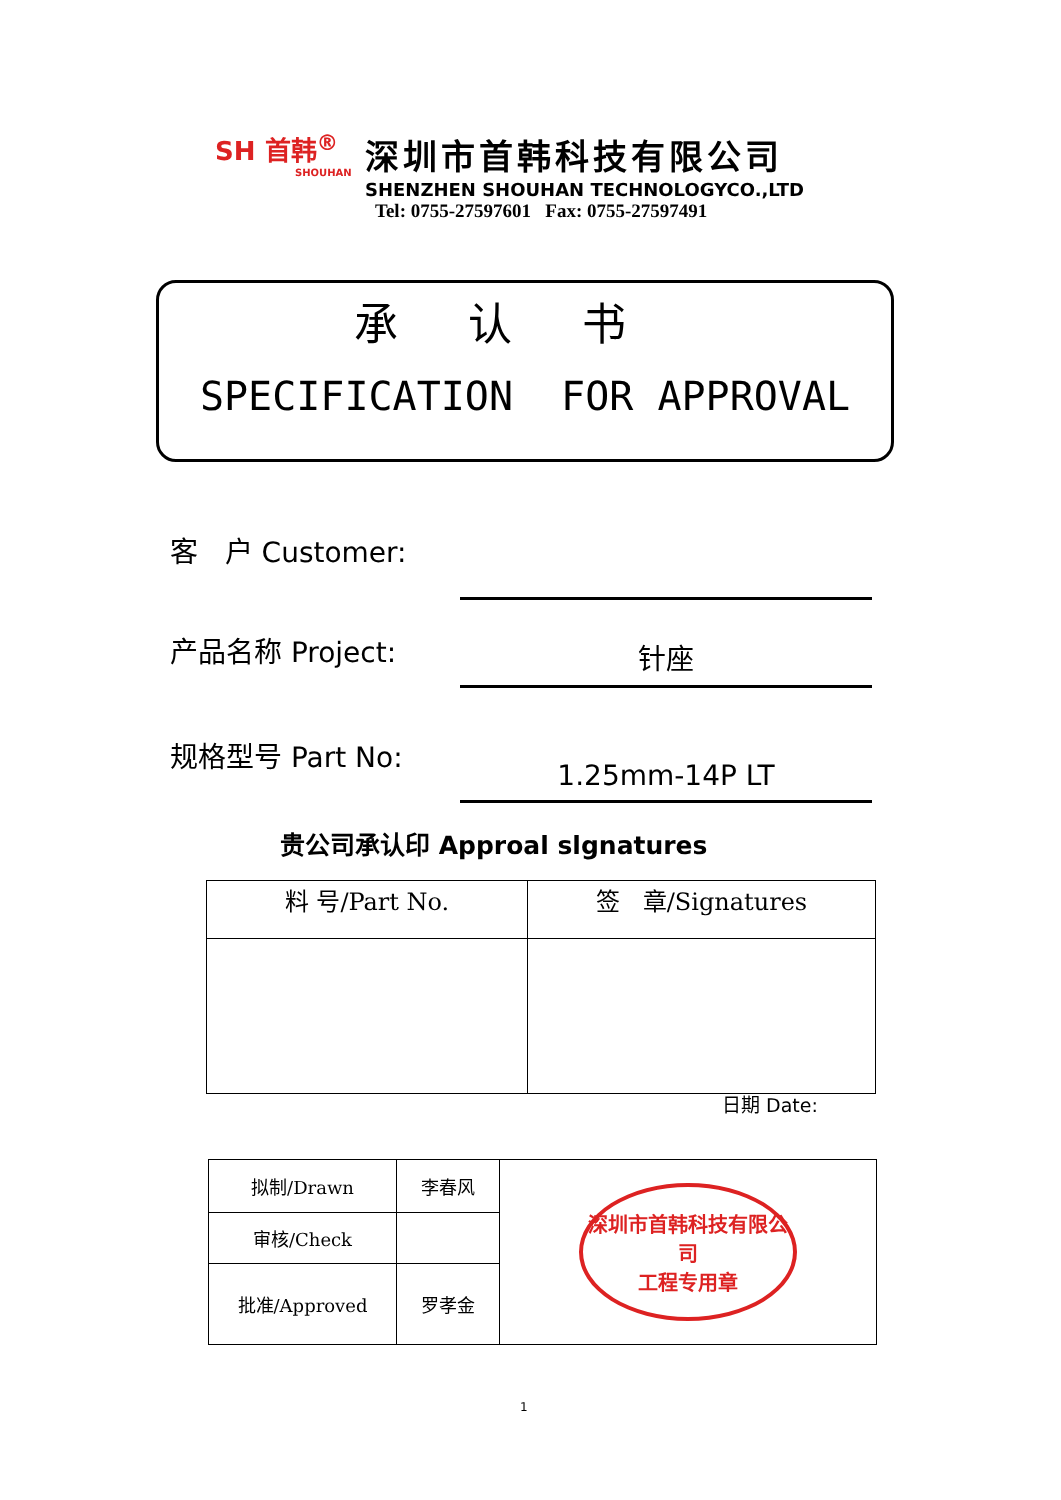SH 首韩<sup>®</sup>
SHOUHAN
深圳市首韩科技有限公司
SHENZHEN SHOUHAN TECHNOLOGYCO.,LTD
Tel: 0755-27597601 Fax: 0755-27597491
承认书
SPECIFICATION FOR APPROVAL
客 户 Customer:
产品名称 Project:
针座
规格型号 Part No:
1.25mm-14P LT
贵公司承认印 Approal slgnatures
| 料 号/Part No. | 签 章/Signatures |
日期 Date:
| 拟制/Drawn | 李春风 | 深圳市首韩科技有限公司 工程专用章 |
| 审核/Check | | |
| 批准/Approved | 罗孝金 | |
1